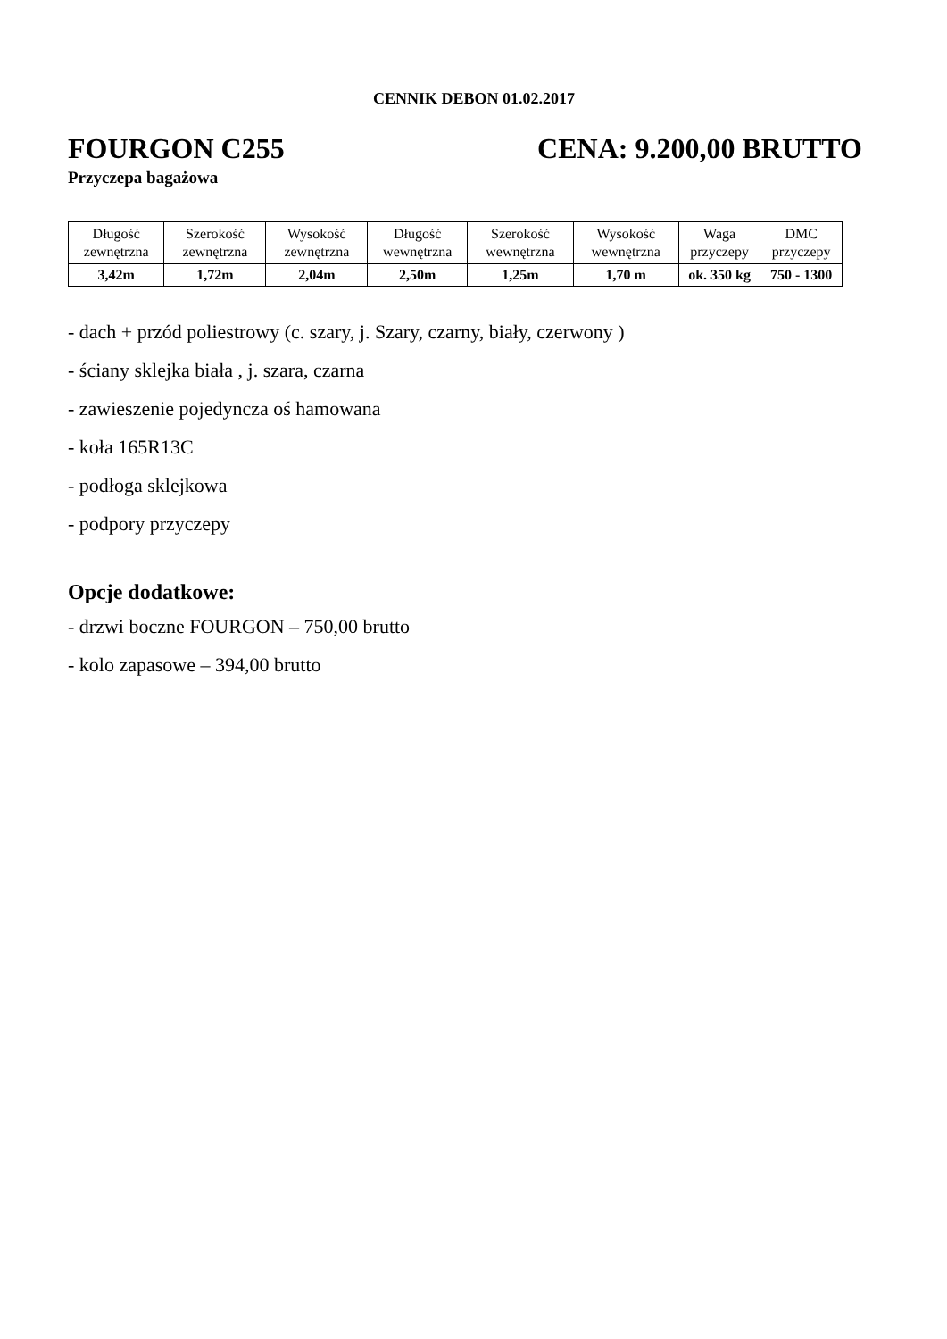CENNIK DEBON 01.02.2017
FOURGON C255 CENA: 9.200,00 BRUTTO
Przyczepa bagażowa
| Długość zewnętrzna | Szerokość zewnętrzna | Wysokość zewnętrzna | Długość wewnętrzna | Szerokość wewnętrzna | Wysokość wewnętrzna | Waga przyczepy | DMC przyczepy |
| --- | --- | --- | --- | --- | --- | --- | --- |
| 3,42m | 1,72m | 2,04m | 2,50m | 1,25m | 1,70 m | ok. 350 kg | 750 - 1300 |
- dach + przód poliestrowy (c. szary, j. Szary, czarny, biały, czerwony )
- ściany sklejka biała , j. szara, czarna
- zawieszenie pojedyncza oś hamowana
- koła 165R13C
- podłoga sklejkowa
- podpory przyczepy
Opcje dodatkowe:
- drzwi boczne FOURGON – 750,00 brutto
- kolo zapasowe – 394,00 brutto